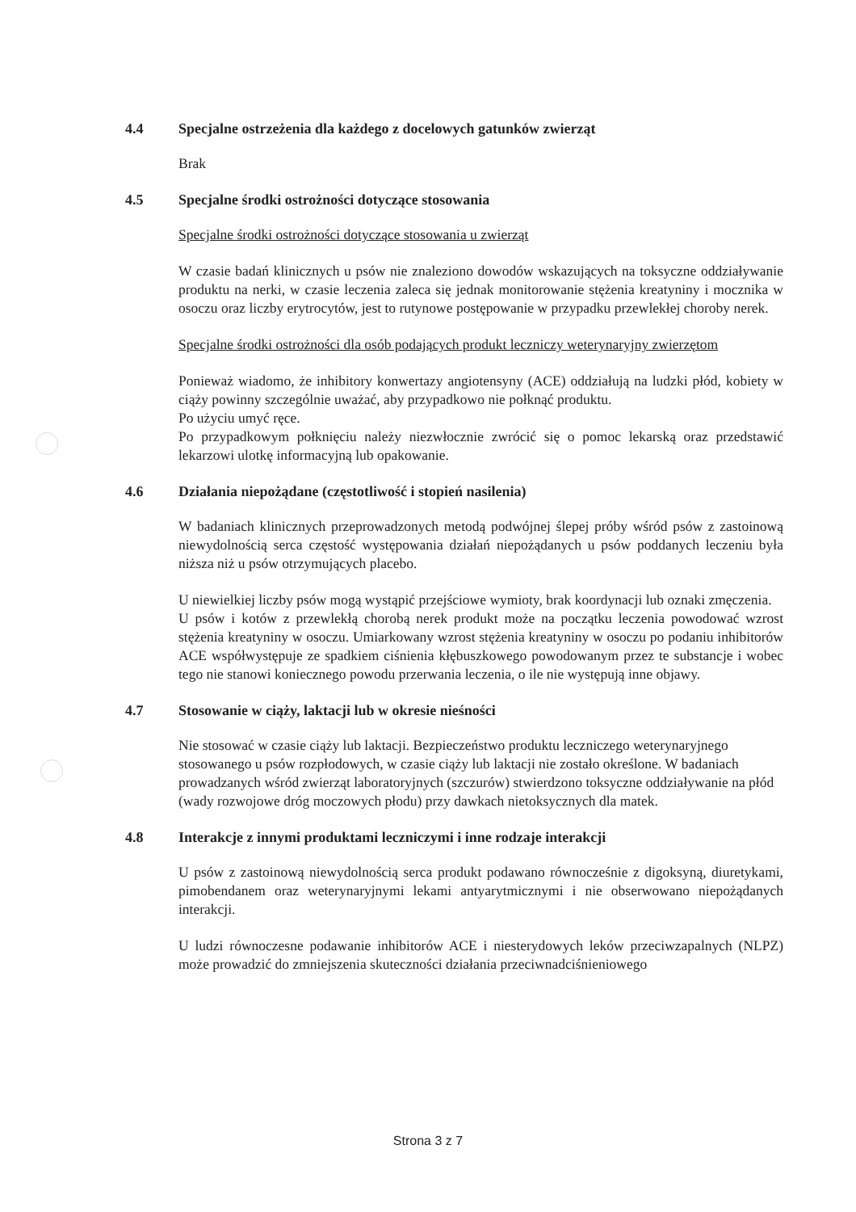4.4 Specjalne ostrzeżenia dla każdego z docelowych gatunków zwierząt
Brak
4.5 Specjalne środki ostrożności dotyczące stosowania
Specjalne środki ostrożności dotyczące stosowania u zwierząt
W czasie badań klinicznych u psów nie znaleziono dowodów wskazujących na toksyczne oddziaływanie produktu na nerki, w czasie leczenia zaleca się jednak monitorowanie stężenia kreatyniny i mocznika w osoczu oraz liczby erytrocytów, jest to rutynowe postępowanie w przypadku przewlekłej choroby nerek.
Specjalne środki ostrożności dla osób podających produkt leczniczy weterynaryjny zwierzętom
Ponieważ wiadomo, że inhibitory konwertazy angiotensyny (ACE) oddziałują na ludzki płód, kobiety w ciąży powinny szczególnie uważać, aby przypadkowo nie połknąć produktu.
Po użyciu umyć ręce.
Po przypadkowym połknięciu należy niezwłocznie zwrócić się o pomoc lekarską oraz przedstawić lekarzowi ulotkę informacyjną lub opakowanie.
4.6 Działania niepożądane (częstotliwość i stopień nasilenia)
W badaniach klinicznych przeprowadzonych metodą podwójnej ślepej próby wśród psów z zastoinową niewydolnością serca częstość występowania działań niepożądanych u psów poddanych leczeniu była niższa niż u psów otrzymujących placebo.
U niewielkiej liczby psów mogą wystąpić przejściowe wymioty, brak koordynacji lub oznaki zmęczenia.
U psów i kotów z przewlekłą chorobą nerek produkt może na początku leczenia powodować wzrost stężenia kreatyniny w osoczu. Umiarkowany wzrost stężenia kreatyniny w osoczu po podaniu inhibitorów ACE współwystępuje ze spadkiem ciśnienia kłębuszkowego powodowanym przez te substancje i wobec tego nie stanowi koniecznego powodu przerwania leczenia, o ile nie występują inne objawy.
4.7 Stosowanie w ciąży, laktacji lub w okresie nieśności
Nie stosować w czasie ciąży lub laktacji. Bezpieczeństwo produktu leczniczego weterynaryjnego stosowanego u psów rozpłodowych, w czasie ciąży lub laktacji nie zostało określone. W badaniach prowadzanych wśród zwierząt laboratoryjnych (szczurów) stwierdzono toksyczne oddziaływanie na płód (wady rozwojowe dróg moczowych płodu) przy dawkach nietoksycznych dla matek.
4.8 Interakcje z innymi produktami leczniczymi i inne rodzaje interakcji
U psów z zastoinową niewydolnością serca produkt podawano równocześnie z digoksyną, diuretykami, pimobendanem oraz weterynaryjnymi lekami antyarytmicznymi i nie obserwowano niepożądanych interakcji.
U ludzi równoczesne podawanie inhibitorów ACE i niesterydowych leków przeciwzapalnych (NLPZ) może prowadzić do zmniejszenia skuteczności działania przeciwnadciśnieniowego
Strona 3 z 7